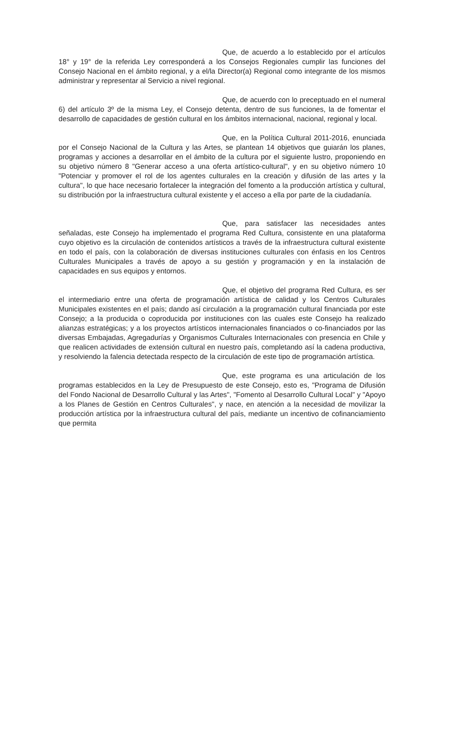Que, de acuerdo a lo establecido por el artículos 18° y 19° de la referida Ley corresponderá a los Consejos Regionales cumplir las funciones del Consejo Nacional en el ámbito regional, y a el/la Director(a) Regional como integrante de los mismos administrar y representar al Servicio a nivel regional.
Que, de acuerdo con lo preceptuado en el numeral 6) del artículo 3º de la misma Ley, el Consejo detenta, dentro de sus funciones, la de fomentar el desarrollo de capacidades de gestión cultural en los ámbitos internacional, nacional, regional y local.
Que, en la Política Cultural 2011-2016, enunciada por el Consejo Nacional de la Cultura y las Artes, se plantean 14 objetivos que guiarán los planes, programas y acciones a desarrollar en el ámbito de la cultura por el siguiente lustro, proponiendo en su objetivo número 8 "Generar acceso a una oferta artístico-cultural", y en su objetivo número 10 "Potenciar y promover el rol de los agentes culturales en la creación y difusión de las artes y la cultura", lo que hace necesario fortalecer la integración del fomento a la producción artística y cultural, su distribución por la infraestructura cultural existente y el acceso a ella por parte de la ciudadanía.
Que, para satisfacer las necesidades antes señaladas, este Consejo ha implementado el programa Red Cultura, consistente en una plataforma cuyo objetivo es la circulación de contenidos artísticos a través de la infraestructura cultural existente en todo el país, con la colaboración de diversas instituciones culturales con énfasis en los Centros Culturales Municipales a través de apoyo a su gestión y programación y en la instalación de capacidades en sus equipos y entornos.
Que, el objetivo del programa Red Cultura, es ser el intermediario entre una oferta de programación artística de calidad y los Centros Culturales Municipales existentes en el país; dando así circulación a la programación cultural financiada por este Consejo; a la producida o coproducida por instituciones con las cuales este Consejo ha realizado alianzas estratégicas; y a los proyectos artísticos internacionales financiados o co-financiados por las diversas Embajadas, Agregadurías y Organismos Culturales Internacionales con presencia en Chile y que realicen actividades de extensión cultural en nuestro país, completando así la cadena productiva, y resolviendo la falencia detectada respecto de la circulación de este tipo de programación artística.
Que, este programa es una articulación de los programas establecidos en la Ley de Presupuesto de este Consejo, esto es, "Programa de Difusión del Fondo Nacional de Desarrollo Cultural y las Artes", "Fomento al Desarrollo Cultural Local" y "Apoyo a los Planes de Gestión en Centros Culturales", y nace, en atención a la necesidad de movilizar la producción artística por la infraestructura cultural del país, mediante un incentivo de cofinanciamiento que permita